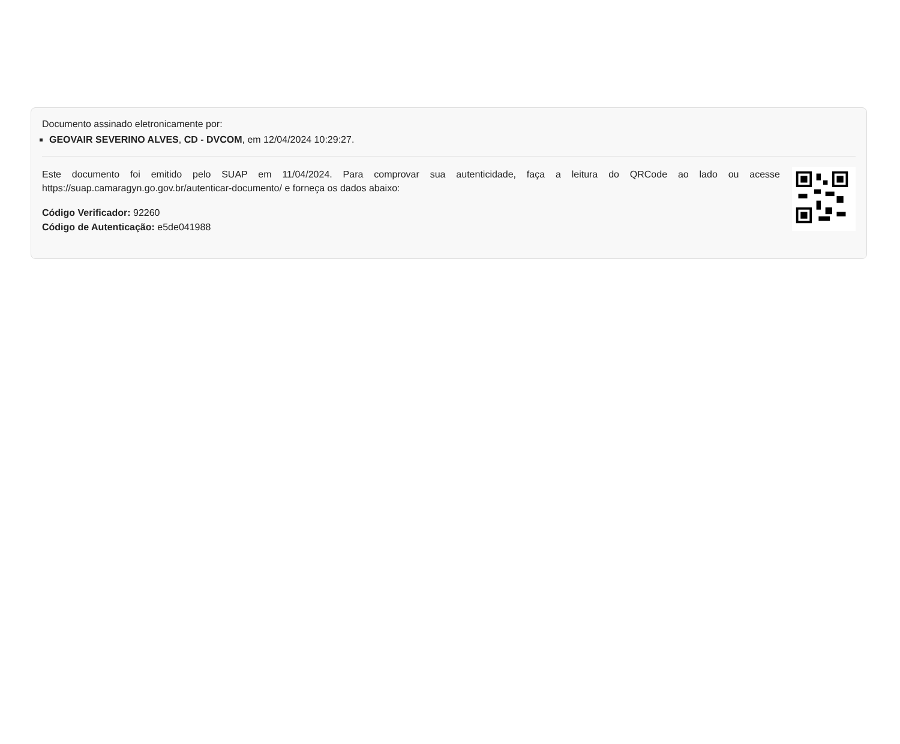Documento assinado eletronicamente por:
GEOVAIR SEVERINO ALVES, CD - DVCOM, em 12/04/2024 10:29:27.
Este documento foi emitido pelo SUAP em 11/04/2024. Para comprovar sua autenticidade, faça a leitura do QRCode ao lado ou acesse https://suap.camaragyn.go.gov.br/autenticar-documento/ e forneça os dados abaixo:
Código Verificador: 92260
Código de Autenticação: e5de041988